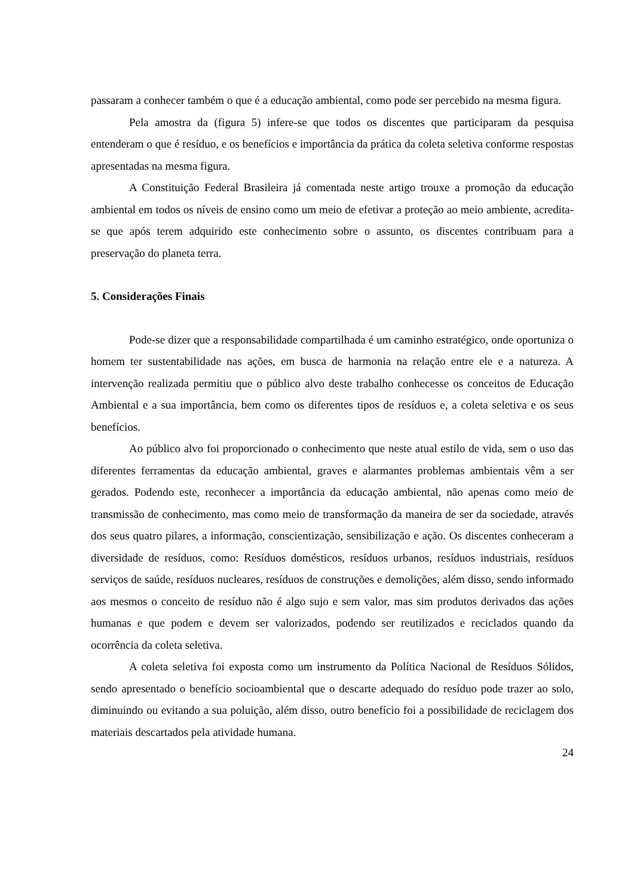passaram a conhecer também o que é a educação ambiental, como pode ser percebido na mesma figura.
Pela amostra da (figura 5) infere-se que todos os discentes que participaram da pesquisa entenderam o que é resíduo, e os benefícios e importância da prática da coleta seletiva conforme respostas apresentadas na mesma figura.
A Constituição Federal Brasileira já comentada neste artigo trouxe a promoção da educação ambiental em todos os níveis de ensino como um meio de efetivar a proteção ao meio ambiente, acredita-se que após terem adquirido este conhecimento sobre o assunto, os discentes contribuam para a preservação do planeta terra.
5. Considerações Finais
Pode-se dizer que a responsabilidade compartilhada é um caminho estratégico, onde oportuniza o homem ter sustentabilidade nas ações, em busca de harmonia na relação entre ele e a natureza. A intervenção realizada permitiu que o público alvo deste trabalho conhecesse os conceitos de Educação Ambiental e a sua importância, bem como os diferentes tipos de resíduos e, a coleta seletiva e os seus benefícios.
Ao público alvo foi proporcionado o conhecimento que neste atual estilo de vida, sem o uso das diferentes ferramentas da educação ambiental, graves e alarmantes problemas ambientais vêm a ser gerados. Podendo este, reconhecer a importância da educação ambiental, não apenas como meio de transmissão de conhecimento, mas como meio de transformação da maneira de ser da sociedade, através dos seus quatro pilares, a informação, conscientização, sensibilização e ação. Os discentes conheceram a diversidade de resíduos, como: Resíduos domésticos, resíduos urbanos, resíduos industriais, resíduos serviços de saúde, resíduos nucleares, resíduos de construções e demolições, além disso, sendo informado aos mesmos o conceito de resíduo não é algo sujo e sem valor, mas sim produtos derivados das ações humanas e que podem e devem ser valorizados, podendo ser reutilizados e reciclados quando da ocorrência da coleta seletiva.
A coleta seletiva foi exposta como um instrumento da Política Nacional de Resíduos Sólidos, sendo apresentado o benefício socioambiental que o descarte adequado do resíduo pode trazer ao solo, diminuindo ou evitando a sua poluição, além disso, outro benefício foi a possibilidade de reciclagem dos materiais descartados pela atividade humana.
24